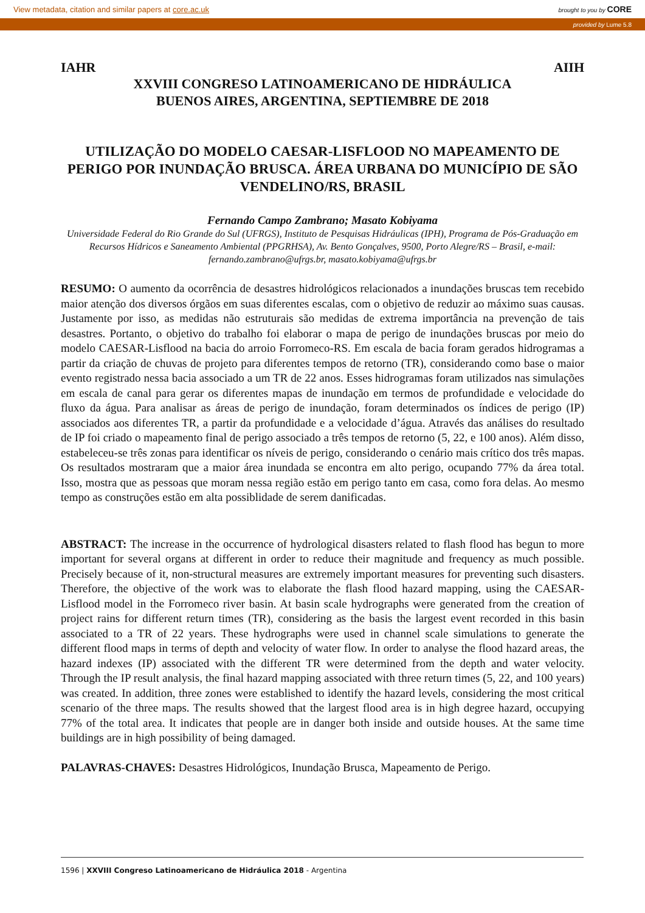View metadata, citation and similar papers at core.ac.uk brought to you by CORE
provided by Lume 5.8
IAHR AIIH
XXVIII CONGRESO LATINOAMERICANO DE HIDRÁULICA
BUENOS AIRES, ARGENTINA, SEPTIEMBRE DE 2018
UTILIZAÇÃO DO MODELO CAESAR-LISFLOOD NO MAPEAMENTO DE PERIGO POR INUNDAÇÃO BRUSCA. ÁREA URBANA DO MUNICÍPIO DE SÃO VENDELINO/RS, BRASIL
Fernando Campo Zambrano; Masato Kobiyama
Universidade Federal do Rio Grande do Sul (UFRGS), Instituto de Pesquisas Hidráulicas (IPH), Programa de Pós-Graduação em Recursos Hídricos e Saneamento Ambiental (PPGRHSA), Av. Bento Gonçalves, 9500, Porto Alegre/RS – Brasil, e-mail: fernando.zambrano@ufrgs.br, masato.kobiyama@ufrgs.br
RESUMO: O aumento da ocorrência de desastres hidrológicos relacionados a inundações bruscas tem recebido maior atenção dos diversos órgãos em suas diferentes escalas, com o objetivo de reduzir ao máximo suas causas. Justamente por isso, as medidas não estruturais são medidas de extrema importância na prevenção de tais desastres. Portanto, o objetivo do trabalho foi elaborar o mapa de perigo de inundações bruscas por meio do modelo CAESAR-Lisflood na bacia do arroio Forromeco-RS. Em escala de bacia foram gerados hidrogramas a partir da criação de chuvas de projeto para diferentes tempos de retorno (TR), considerando como base o maior evento registrado nessa bacia associado a um TR de 22 anos. Esses hidrogramas foram utilizados nas simulações em escala de canal para gerar os diferentes mapas de inundação em termos de profundidade e velocidade do fluxo da água. Para analisar as áreas de perigo de inundação, foram determinados os índices de perigo (IP) associados aos diferentes TR, a partir da profundidade e a velocidade d’água. Através das análises do resultado de IP foi criado o mapeamento final de perigo associado a três tempos de retorno (5, 22, e 100 anos). Além disso, estabeleceu-se três zonas para identificar os níveis de perigo, considerando o cenário mais crítico dos três mapas. Os resultados mostraram que a maior área inundada se encontra em alto perigo, ocupando 77% da área total. Isso, mostra que as pessoas que moram nessa região estão em perigo tanto em casa, como fora delas. Ao mesmo tempo as construções estão em alta possiblidade de serem danificadas.
ABSTRACT: The increase in the occurrence of hydrological disasters related to flash flood has begun to more important for several organs at different in order to reduce their magnitude and frequency as much possible. Precisely because of it, non-structural measures are extremely important measures for preventing such disasters. Therefore, the objective of the work was to elaborate the flash flood hazard mapping, using the CAESAR-Lisflood model in the Forromeco river basin. At basin scale hydrographs were generated from the creation of project rains for different return times (TR), considering as the basis the largest event recorded in this basin associated to a TR of 22 years. These hydrographs were used in channel scale simulations to generate the different flood maps in terms of depth and velocity of water flow. In order to analyse the flood hazard areas, the hazard indexes (IP) associated with the different TR were determined from the depth and water velocity. Through the IP result analysis, the final hazard mapping associated with three return times (5, 22, and 100 years) was created. In addition, three zones were established to identify the hazard levels, considering the most critical scenario of the three maps. The results showed that the largest flood area is in high degree hazard, occupying 77% of the total area. It indicates that people are in danger both inside and outside houses. At the same time buildings are in high possibility of being damaged.
PALAVRAS-CHAVES: Desastres Hidrológicos, Inundação Brusca, Mapeamento de Perigo.
1596 | XXVIII Congreso Latinoamericano de Hidráulica 2018 - Argentina